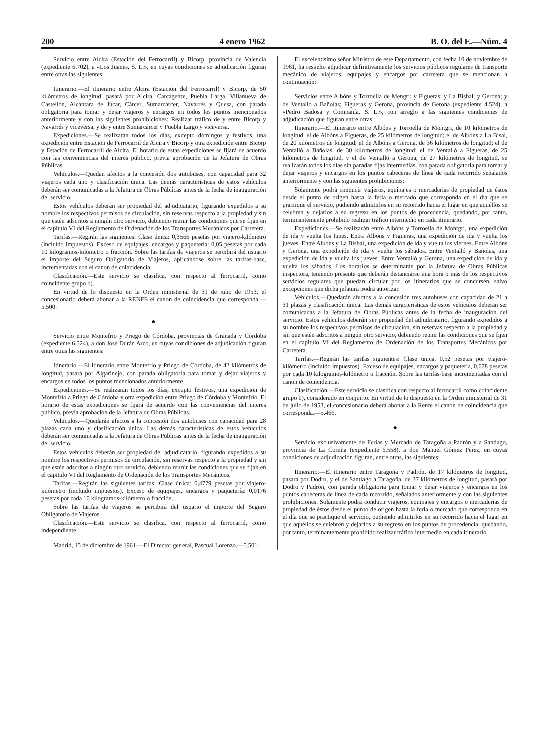200 4 enero 1962 B. O. del E.—Núm. 4
Servicio entre Alcira (Estación del Ferrocarril) y Bicorp, provincia de Valencia (expediente 6.702), a «Los Juanes, S. L.», en cuyas condiciones se adjudicación figuran entre otras las siguientes:
Itinerario.—El itinerario entre Alcira (Estación del Ferrocarril) y Bicorp, de 50 kilómetros de longitud, pasará por Alcira, Carcagente, Puebla Larga, Villanueva de Castellón, Alcántara de Júcar, Cárcer, Sumarcárcer, Navarrés y Quesa, con parada obligatoria para tomar y dejar viajeros y encargos en todos los puntos mencionados anteriormente y con las siguientes prohibiciones: Realizar tráfico de y entre Bicorp y Navarrés y viceversa, y de y entre Sumarcárcer y Puebla Largo y viceversa.
Expediciones.—Se realizarán todos los días, excepto domingos y festivos, una expedición entre Estación de Ferrocarril de Alcira y Bicorp y otra expedición entre Bicorp y Estación de Ferrocarril de Alcira. El horario de estas expediciones se fijará de acuerdo con las conveniencias del interés público, previa aprobación de la Jefatura de Obras Públicas.
Vehículos.—Quedan afectos a la concesión dos autobuses, con capacidad para 32 viajeros cada uno y clasificación única. Las demás características de estos vehículos deberán ser comunicadas a la Jefatura de Obras Públicas antes de la fecha de inauguración del servicio.
Estos vehículos deberán ser propiedad del adjudicatario, figurando expedidos a su nombre los respectivos permisos de circulación, sin reservas respecto a la propiedad y sin que estén adscritos a ningún otro servicio, debiendo reunir las condiciones que se fijan en el capítulo VI del Reglamento de Ordenación de los Transportes Mecánicos por Carretera.
Tarifas.—Regirán las siguientes: Clase única: 0,3566 pesetas por viajero-kilómetro (incluído impuestos). Exceso de equipajes, encargos y paquetería: 0,05 pesetas por cada 10 kilogramos-kilómetro o fracción. Sobre las tarifas de viajeros se percibirá del usuario el importe del Seguro Obligatorio de Viajeros, aplicándose sobre las tarifas-base, incrementadas con el canon de coincidencia.
Clasificación.—Este servicio se clasifica, con respecto al ferrocarril, como coincidente grupo b).
En virtud de lo dispuesto en la Orden ministerial de 31 de julio de 1953, el concesionario deberá abonar a la RENFE el canon de coincidencia que corresponda.—5.500.
●
Servicio entre Montefrío y Priego de Córdoba, provincias de Granada y Córdoba (expediente 6.524), a don José Durán Arco, en cuyas condiciones de adjudicación figuran entre otras las siguientes:
Itinerario.—El itinerario entre Montefrío y Priego de Córdoba, de 42 kilómetros de longitud, pasará por Algarinejo, con parada obligatoria para tomar y dejar viajeros y encargos en todos los puntos mencionados anteriormente.
Expediciones.—Se realizarán todos los días, excepto festivos, una expedición de Montefrío a Priego de Córdoba y otra expedición entre Priego de Córdoba y Montefrío. El horario de estas expediciones se fijará de acuerdo con las conveniencias del interes público, previa aprobación de la Jefatura de Obras Públicas.
Vehículos.—Quedarán afectos a la concesión dos autobuses con capacidad para 28 plazas cada uno y clasificación única. Las demás características de estos vehículos deberán ser comunicadas a la Jefatura de Obras Públicas antes de la fecha de inauguración del servicio.
Estos vehículos deberán ser propiedad del adjudicatario, figurando expedidos a su nombre los respectivos permisos de circulación, sin reservas respecto a la propiedad y sin que estén adscritos a ningún otro servicio, debiendo reunir las condiciones que se fijan en el capítulo VI del Reglamento de Ordenación de los Transportes Mecánicos.
Tarifas.—Regirán las siguientes tarifas: Clase única: 0,4779 pesetas por viajero-kilómetro (incluido impuestos). Exceso de equipajes, encargos y paquetería: 0,0176 pesetas por cada 10 kilogramos-kilómetro o fracción.
Sobre las tarifas de viajeros se percibirá del usuario el importe del Seguro Obligatorio de Viajeros.
Clasificación.—Este servicio se clasifica, con respecto al ferrocarril, como independiente.
Madrid, 15 de diciembre de 1961.—El Director general, Pascual Lorenzo.—5.501.
El excelentísimo señor Ministro de este Departamento, con fecha 10 de noviembre de 1961, ha resuelto adjudicar definitivamente los servicios públicos regulares de transporte mecánico de viajeros, equipajes y encargos por carretera que se mencionan a continuación:
Servicios entre Albóns y Torroella de Mengri; y Figueras; y La Bisbal; y Gerona; y de Ventalló a Bañolas; Figueras y Gerona, provincia de Gerona (expediente 4.524), a «Pedro Badosa y Compañía, S. L.», con arreglo a las siguientes condiciones de adjudicación que figuran entre otras:
Itinerario.—El itinerario entre Albóns y Torroella de Montgri, de 10 kilómetros de longitud, el de Albóns a Figueras, de 25 kilómetros de longitud; el de Albóns a La Bisal, de 20 kilómetros de longitud; el de Albóns a Gerona, de 36 kilómetros de longitud; el de Ventalló a Bañolas, de 30 kilómetros de longitud; el de Ventalló a Figueras, de 25 kilómetros de longitud, y el de Ventalló a Gerona, de 27 kilómetros de longitud, se realizarán todos los días sin paradas fijas intermedias, con parada obligatoria para tomar y dejar viajeros y encargos en los puntos cabeceras de línea de cada recorrido señalados anteriormente y con las siguientes prohibiciones:
Solamente podrá conducir viajeros, equipajes o mercaderías de propiedad de éstos desde el punto de origen hasta la feria o mercado que corresponda en el día que se practique el servicio, pudiendo admitirlos en su recorrido hacia el lugar en que aquéllos se celebren y dejarlos a su regreso en los puntos de procedencia, quedando, por tanto, terminantemente prohibido realizar tráfico intermedio en cada itinerario.
Expediciones.—Se realizarán entre Albóns y Torroella de Montgri, una expedición de ida y vuelta los lunes. Entre Albóns y Figueras, una expedición de ida y vuelta los jueves. Entre Albóns y La Bisbal, una expedición de ida y vuelta los viernes. Entre Albóns y Gerona, una expedición de ida y vuelta los sábados. Entre Ventalló y Bañolas, una expedición de ida y vuelta los jueves. Entre Ventalló y Gerona, una expedición de ida y vuelta los sábados. Los horarios se determinarán por la Jefatura de Obras Públicas inspectora, teniendo presente que deberán distanciarse una hora o más de los respectivos servicios regulares que puedan circular por los itinerarios que se concursen, salvo excepciones que dicha jefatura podrá autorizar.
Vehículos.—Quedarán afectos a la concesión tres autobuses con capacidad de 21 a 31 plazas y clasificación única. Las demás características de estos vehículos deberán ser comunicadas a la Jefatura de Obras Públicas antes de la fecha de inauguración del servicio. Estos vehículos deberán ser propiedad del adjudicatario, figurando expedidos a su nombre los respectivos permisos de circulación, sin reservas respecto a la propiedad y sin que estén adscritos a ningún otro servicio, debiendo reunir las condiciones que se fijen en el capitulo VI del Reglamento de Ordenación de los Transportes Mecánicos por Carretera.
Tarifas.—Regirán las tarifas siguientes: Clase única, 0,52 pesetas por viajero-kilómetro (incluído impuestos). Exceso de equipajes, encargos y paquetería, 0,078 pesetas por cada 10 kilogramos-kilómetro o fracción. Sobre las tarifas-base incrementadas con el canon de coincidencia.
Clasificación.—Este servicio se clasifica con respecto al ferrocarril como coincidente grupo b), considerado en conjunto. En virtud de lo dispuesto en la Orden ministerial de 31 de julio de 1953, el concesionario deberá abonar a la Renfe el canon de coincidencia que corresponda.—5.466.
●
Servicio exclusivamente de Ferias y Mercado de Taragoña a Padrón y a Santiago, provincia de La Coruña (expediente 6.558), a don Manuel Gómez Pérez, en cuyas condiciones de adjudicación figuran, entre otras, las siguientes:
Itinerario.—El itinerario entre Taragoña y Padrón, de 17 kilómetros de longitud, pasará por Dodro, y el de Santiago a Taragoña, de 37 kilómetros de longitud, pasará por Dodro y Padrón, con parada obligatoria para tomar y dejar viajeros y encargos en los puntos cabeceras de línea de cada recorrido, señalados anteriormente y con las siguientes prohibiciones: Solamente podrá conducir viajeros, equipajes y encargos o mercaderías de propiedad de éstos desde el punto de origen hasta la feria o mercado que corresponda en el día que se practique el servicio, pudiendo admitirlos en su recorrido hacia el lugar en que aquéllos se celebren y dejarlos a su regreso en los puntos de procedencia, quedando, por tanto, terminantemente prohibido realizar tráfico intermedio en cada itinerario.